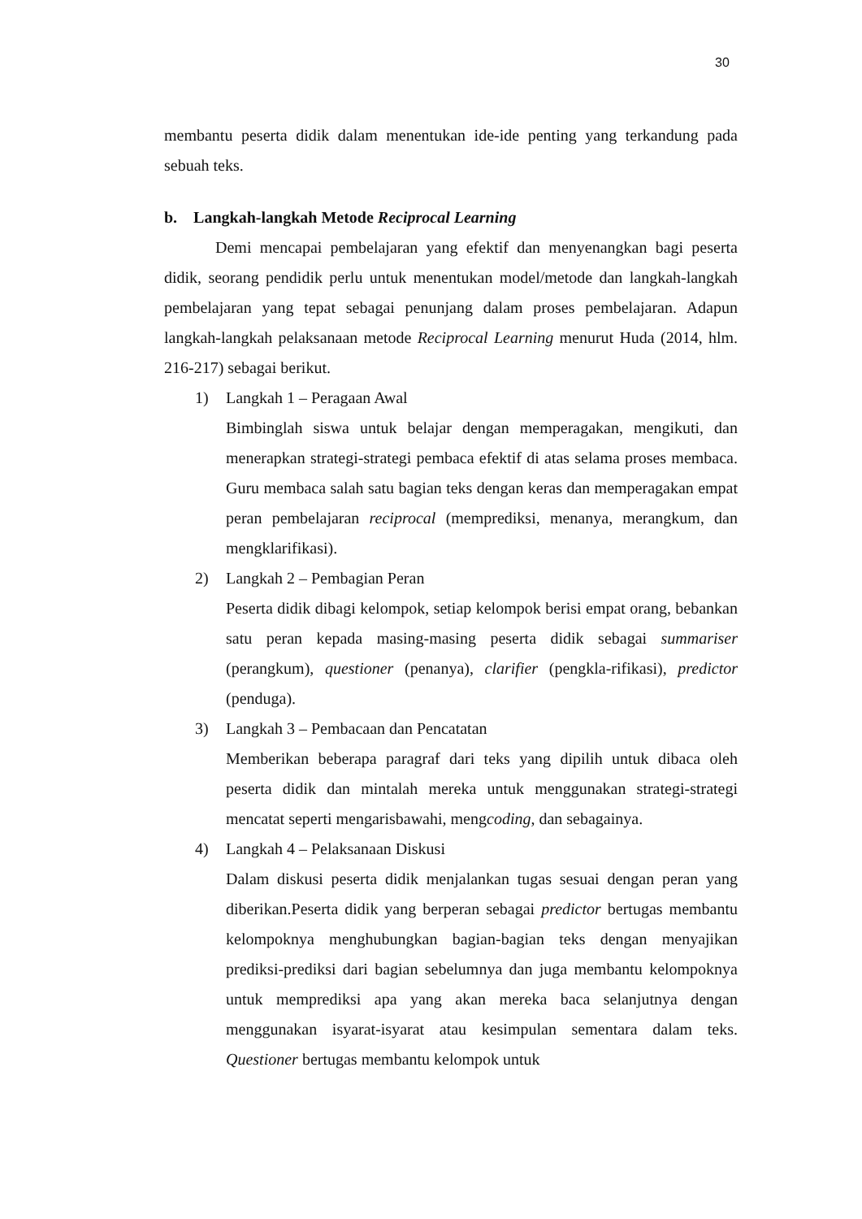30
membantu peserta didik dalam menentukan ide-ide penting yang terkandung pada sebuah teks.
b. Langkah-langkah Metode Reciprocal Learning
Demi mencapai pembelajaran yang efektif dan menyenangkan bagi peserta didik, seorang pendidik perlu untuk menentukan model/metode dan langkah-langkah pembelajaran yang tepat sebagai penunjang dalam proses pembelajaran. Adapun langkah-langkah pelaksanaan metode Reciprocal Learning menurut Huda (2014, hlm. 216-217) sebagai berikut.
1) Langkah 1 – Peragaan Awal
Bimbinglah siswa untuk belajar dengan memperagakan, mengikuti, dan menerapkan strategi-strategi pembaca efektif di atas selama proses membaca. Guru membaca salah satu bagian teks dengan keras dan memperagakan empat peran pembelajaran reciprocal (memprediksi, menanya, merangkum, dan mengklarifikasi).
2) Langkah 2 – Pembagian Peran
Peserta didik dibagi kelompok, setiap kelompok berisi empat orang, bebankan satu peran kepada masing-masing peserta didik sebagai summariser (perangkum), questioner (penanya), clarifier (pengkla-rifikasi), predictor (penduga).
3) Langkah 3 – Pembacaan dan Pencatatan
Memberikan beberapa paragraf dari teks yang dipilih untuk dibaca oleh peserta didik dan mintalah mereka untuk menggunakan strategi-strategi mencatat seperti mengarisbawahi, mengcoding, dan sebagainya.
4) Langkah 4 – Pelaksanaan Diskusi
Dalam diskusi peserta didik menjalankan tugas sesuai dengan peran yang diberikan.Peserta didik yang berperan sebagai predictor bertugas membantu kelompoknya menghubungkan bagian-bagian teks dengan menyajikan prediksi-prediksi dari bagian sebelumnya dan juga membantu kelompoknya untuk memprediksi apa yang akan mereka baca selanjutnya dengan menggunakan isyarat-isyarat atau kesimpulan sementara dalam teks. Questioner bertugas membantu kelompok untuk